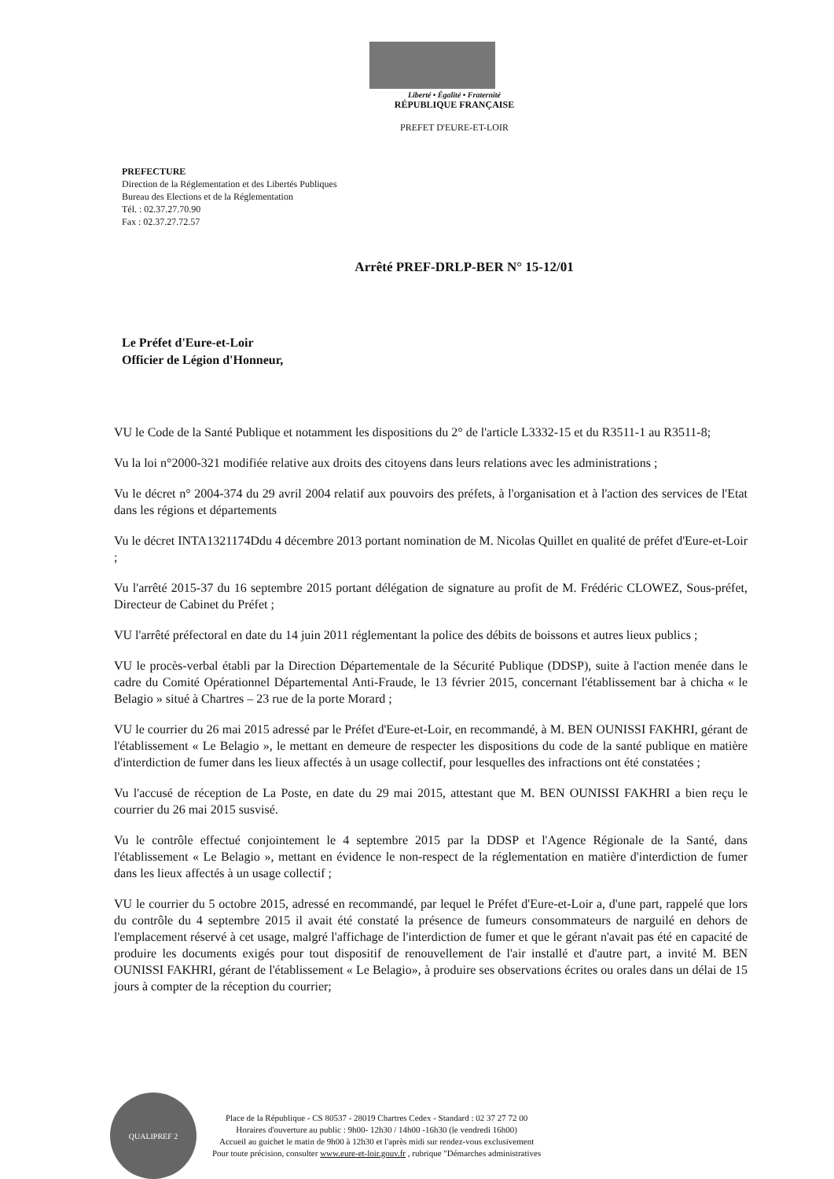Liberté • Égalité • Fraternité
RÉPUBLIQUE FRANÇAISE
PREFET D'EURE-ET-LOIR
PREFECTURE
Direction de la Réglementation et des Libertés Publiques
Bureau des Elections et de la Réglementation
Tél. : 02.37.27.70.90
Fax : 02.37.27.72.57
Arrêté PREF-DRLP-BER N° 15-12/01
Le Préfet d'Eure-et-Loir
Officier de Légion d'Honneur,
VU le Code de la Santé Publique et notamment les dispositions du 2° de l'article L3332-15 et du R3511-1 au R3511-8;
Vu la loi n°2000-321 modifiée relative aux droits des citoyens dans leurs relations avec les administrations ;
Vu le décret n° 2004-374 du 29 avril 2004 relatif aux pouvoirs des préfets, à l'organisation et à l'action des services de l'Etat dans les régions et départements
Vu le décret INTA1321174Ddu 4 décembre 2013 portant nomination de M. Nicolas Quillet en qualité de préfet d'Eure-et-Loir ;
Vu l'arrêté 2015-37 du 16 septembre 2015 portant délégation de signature au profit de M. Frédéric CLOWEZ, Sous-préfet, Directeur de Cabinet du Préfet ;
VU l'arrêté préfectoral en date du 14 juin 2011 réglementant la police des débits de boissons et autres lieux publics ;
VU le procès-verbal établi par la Direction Départementale de la Sécurité Publique (DDSP), suite à l'action menée dans le cadre du Comité Opérationnel Départemental Anti-Fraude, le 13 février 2015, concernant l'établissement bar à chicha « le Belagio » situé à Chartres – 23 rue de la porte Morard ;
VU le courrier du 26 mai 2015 adressé par le Préfet d'Eure-et-Loir, en recommandé, à M. BEN OUNISSI FAKHRI, gérant de l'établissement « Le Belagio », le mettant en demeure de respecter les dispositions du code de la santé publique en matière d'interdiction de fumer dans les lieux affectés à un usage collectif, pour lesquelles des infractions ont été constatées ;
Vu l'accusé de réception de La Poste, en date du 29 mai 2015, attestant que M. BEN OUNISSI FAKHRI a bien reçu le courrier du 26 mai 2015 susvisé.
Vu le contrôle effectué conjointement le 4 septembre 2015 par la DDSP et l'Agence Régionale de la Santé, dans l'établissement « Le Belagio », mettant en évidence le non-respect de la réglementation en matière d'interdiction de fumer dans les lieux affectés à un usage collectif ;
VU le courrier du 5 octobre 2015, adressé en recommandé, par lequel le Préfet d'Eure-et-Loir a, d'une part, rappelé que lors du contrôle du 4 septembre 2015 il avait été constaté la présence de fumeurs consommateurs de narguilé en dehors de l'emplacement réservé à cet usage, malgré l'affichage de l'interdiction de fumer et que le gérant n'avait pas été en capacité de produire les documents exigés pour tout dispositif de renouvellement de l'air installé et d'autre part, a invité M. BEN OUNISSI FAKHRI, gérant de l'établissement « Le Belagio», à produire ses observations écrites ou orales dans un délai de 15 jours à compter de la réception du courrier;
QUALIPREF 2
Place de la République - CS 80537 - 28019 Chartres Cedex - Standard : 02 37 27 72 00
Horaires d'ouverture au public : 9h00- 12h30 / 14h00 -16h30 (le vendredi 16h00)
Accueil au guichet le matin de 9h00 à 12h30 et l'après midi sur rendez-vous exclusivement
Pour toute précision, consulter www.eure-et-loir.gouv.fr , rubrique "Démarches administratives